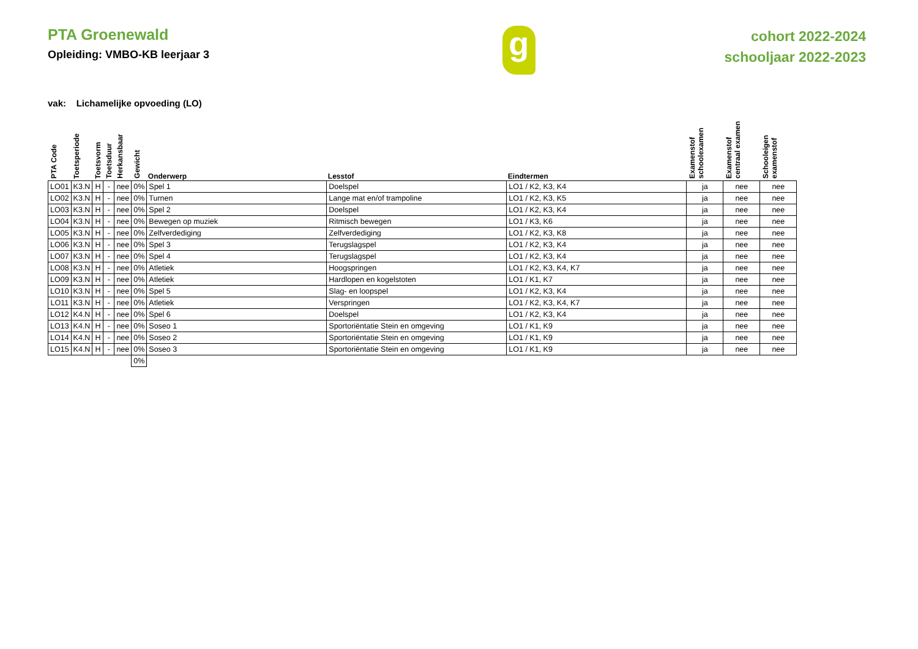PTA Groenewald
Opleiding: VMBO-KB leerjaar 3
g
cohort 2022-2024
schooljaar 2022-2023
vak: Lichamelijke opvoeding (LO)
| PTA Code | Toetsperiode | Toetsvorm | Toetsduur | Herkansbaar | Gewicht | Onderwerp | Lesstof | Eindtermen | Examenstof schoolexamen | Examenstof centraal examen | Schooleigen examenstof |
| --- | --- | --- | --- | --- | --- | --- | --- | --- | --- | --- | --- |
| LO01 | K3.N | H | - | nee | 0% | Spel 1 | Doelspel | LO1 / K2, K3, K4 | ja | nee | nee |
| LO02 | K3.N | H | - | nee | 0% | Turnen | Lange mat en/of trampoline | LO1 / K2, K3, K5 | ja | nee | nee |
| LO03 | K3.N | H | - | nee | 0% | Spel 2 | Doelspel | LO1 / K2, K3, K4 | ja | nee | nee |
| LO04 | K3.N | H | - | nee | 0% | Bewegen op muziek | Ritmisch bewegen | LO1 / K3, K6 | ja | nee | nee |
| LO05 | K3.N | H | - | nee | 0% | Zelfverdediging | Zelfverdediging | LO1 / K2, K3, K8 | ja | nee | nee |
| LO06 | K3.N | H | - | nee | 0% | Spel 3 | Terugslagspel | LO1 / K2, K3, K4 | ja | nee | nee |
| LO07 | K3.N | H | - | nee | 0% | Spel 4 | Terugslagspel | LO1 / K2, K3, K4 | ja | nee | nee |
| LO08 | K3.N | H | - | nee | 0% | Atletiek | Hoogspringen | LO1 / K2, K3, K4, K7 | ja | nee | nee |
| LO09 | K3.N | H | - | nee | 0% | Atletiek | Hardlopen en kogelstoten | LO1 / K1, K7 | ja | nee | nee |
| LO10 | K3.N | H | - | nee | 0% | Spel 5 | Slag- en loopspel | LO1 / K2, K3, K4 | ja | nee | nee |
| LO11 | K3.N | H | - | nee | 0% | Atletiek | Verspringen | LO1 / K2, K3, K4, K7 | ja | nee | nee |
| LO12 | K4.N | H | - | nee | 0% | Spel 6 | Doelspel | LO1 / K2, K3, K4 | ja | nee | nee |
| LO13 | K4.N | H | - | nee | 0% | Soseo 1 | Sportoriëntatie Stein en omgeving | LO1 / K1, K9 | ja | nee | nee |
| LO14 | K4.N | H | - | nee | 0% | Soseo 2 | Sportoriëntatie Stein en omgeving | LO1 / K1, K9 | ja | nee | nee |
| LO15 | K4.N | H | - | nee | 0% | Soseo 3 | Sportoriëntatie Stein en omgeving | LO1 / K1, K9 | ja | nee | nee |
| | | | | | 0% | | | | | | |